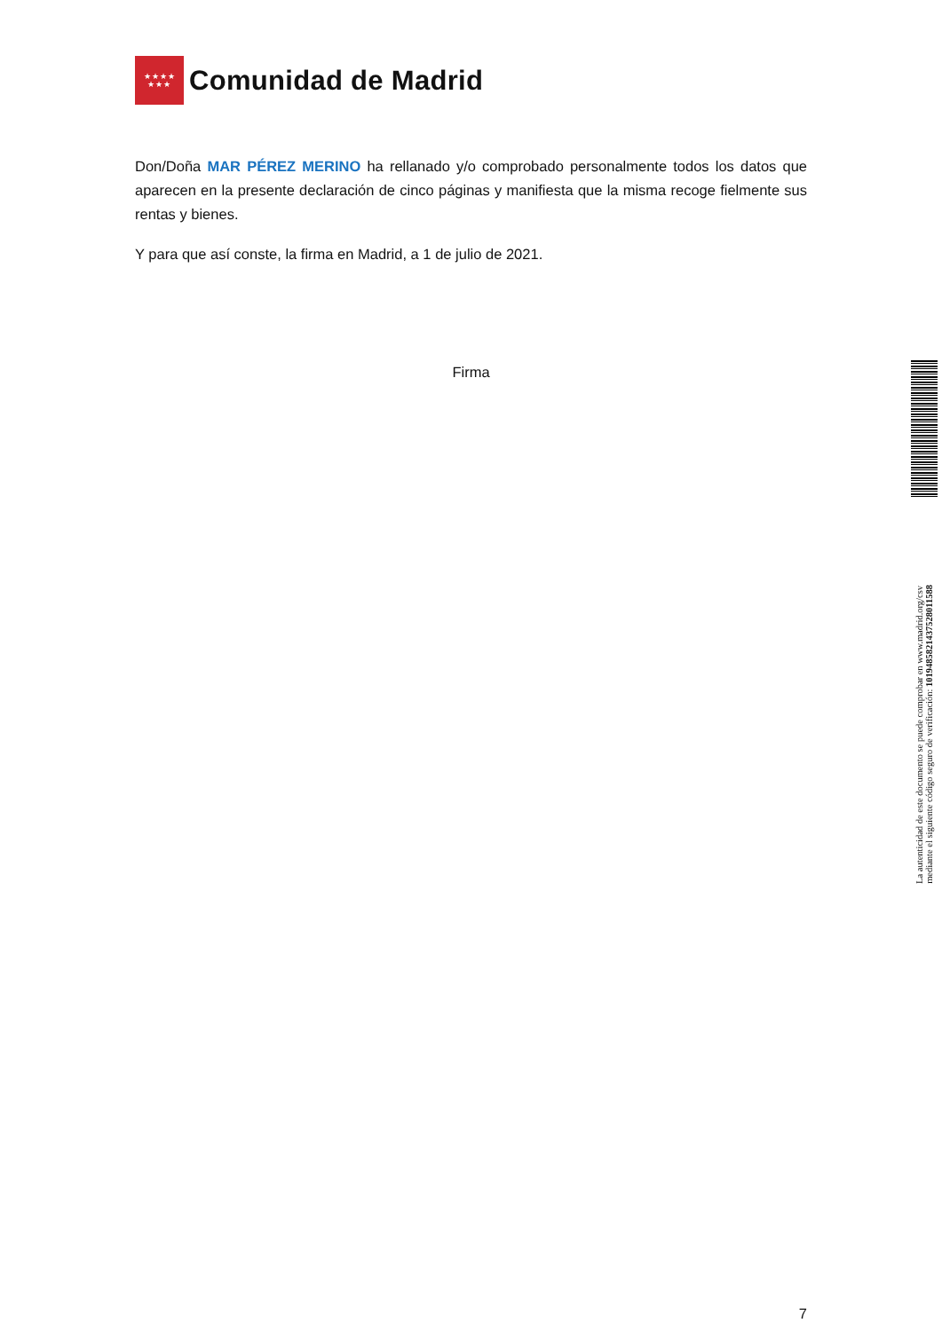★★★★
★★★
Comunidad de Madrid
Don/Doña MAR PÉREZ MERINO ha rellanado y/o comprobado personalmente todos los datos que aparecen en la presente declaración de cinco páginas y manifiesta que la misma recoge fielmente sus rentas y bienes.
Y para que así conste, la firma en Madrid, a 1 de julio de 2021.
Firma
7
La autenticidad de este documento se puede comprobar en www.madrid.org/csv
mediante el siguiente código seguro de verificación: 1019485821437528011588